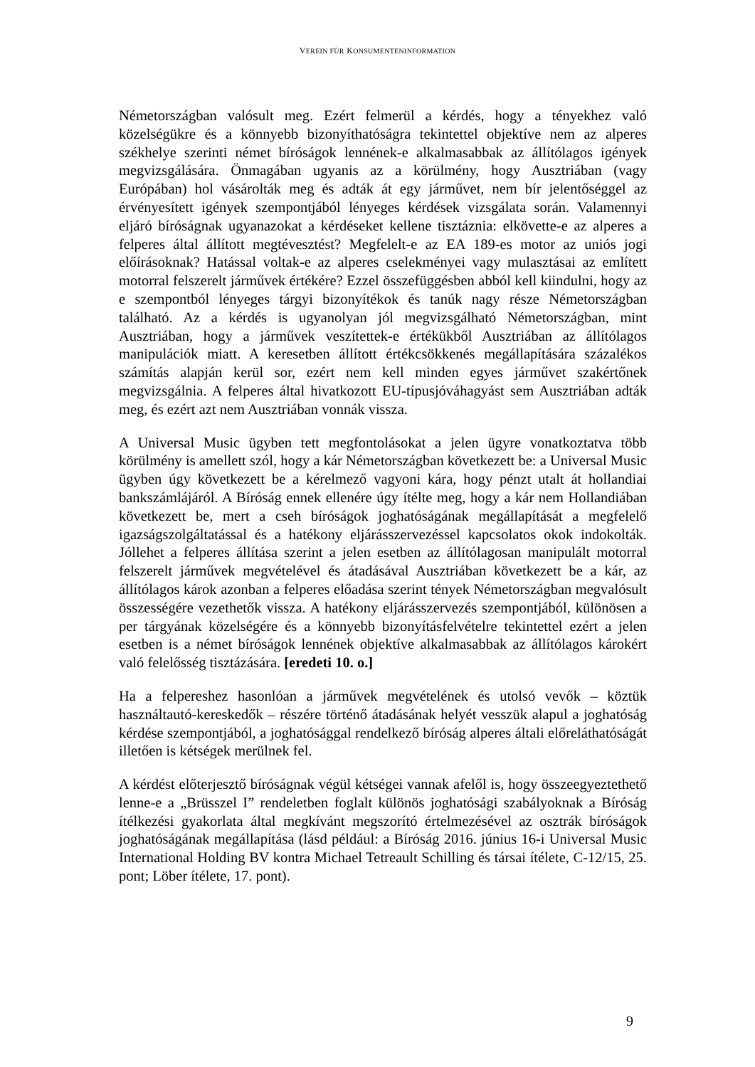VEREIN FÜR KONSUMENTENINFORMATION
Németországban valósult meg. Ezért felmerül a kérdés, hogy a tényekhez való közelségükre és a könnyebb bizonyíthatóságra tekintettel objektíve nem az alperes székhelye szerinti német bíróságok lennének-e alkalmasabbak az állítólagos igények megvizsgálására. Önmagában ugyanis az a körülmény, hogy Ausztriában (vagy Európában) hol vásárolták meg és adták át egy járművet, nem bír jelentőséggel az érvényesített igények szempontjából lényeges kérdések vizsgálata során. Valamennyi eljáró bíróságnak ugyanazokat a kérdéseket kellene tisztáznia: elkövette-e az alperes a felperes által állított megtévesztést? Megfelelt-e az EA 189-es motor az uniós jogi előírásoknak? Hatással voltak-e az alperes cselekményei vagy mulasztásai az említett motorral felszerelt járművek értékére? Ezzel összefüggésben abból kell kiindulni, hogy az e szempontból lényeges tárgyi bizonyítékok és tanúk nagy része Németországban található. Az a kérdés is ugyanolyan jól megvizsgálható Németországban, mint Ausztriában, hogy a járművek veszítettek-e értékükből Ausztriában az állítólagos manipulációk miatt. A keresetben állított értékcsökkenés megállapítására százalékos számítás alapján kerül sor, ezért nem kell minden egyes járművet szakértőnek megvizsgálnia. A felperes által hivatkozott EU-típusjóváhagyást sem Ausztriában adták meg, és ezért azt nem Ausztriában vonnák vissza.
A Universal Music ügyben tett megfontolásokat a jelen ügyre vonatkoztatva több körülmény is amellett szól, hogy a kár Németországban következett be: a Universal Music ügyben úgy következett be a kérelmező vagyoni kára, hogy pénzt utalt át hollandiai bankszámlájáról. A Bíróság ennek ellenére úgy ítélte meg, hogy a kár nem Hollandiában következett be, mert a cseh bíróságok joghatóságának megállapítását a megfelelő igazságszolgáltatással és a hatékony eljárásszervezéssel kapcsolatos okok indokolták. Jóllehet a felperes állítása szerint a jelen esetben az állítólagosan manipulált motorral felszerelt járművek megvételével és átadásával Ausztriában következett be a kár, az állítólagos károk azonban a felperes előadása szerint tények Németországban megvalósult összességére vezethetők vissza. A hatékony eljárásszervezés szempontjából, különösen a per tárgyának közelségére és a könnyebb bizonyításfelvételre tekintettel ezért a jelen esetben is a német bíróságok lennének objektíve alkalmasabbak az állítólagos károkért való felelősség tisztázására. [eredeti 10. o.]
Ha a felpereshez hasonlóan a járművek megvételének és utolsó vevők – köztük használtautó-kereskedők – részére történő átadásának helyét vesszük alapul a joghatóság kérdése szempontjából, a joghatósággal rendelkező bíróság alperes általi előreláthatóságát illetően is kétségek merülnek fel.
A kérdést előterjesztő bíróságnak végül kétségei vannak afelől is, hogy összeegyeztethető lenne-e a „Brüsszel I” rendeletben foglalt különös joghatósági szabályoknak a Bíróság ítélkezési gyakorlata által megkívánt megszorító értelmezésével az osztrák bíróságok joghatóságának megállapítása (lásd például: a Bíróság 2016. június 16-i Universal Music International Holding BV kontra Michael Tetreault Schilling és társai ítélete, C-12/15, 25. pont; Löber ítélete, 17. pont).
9